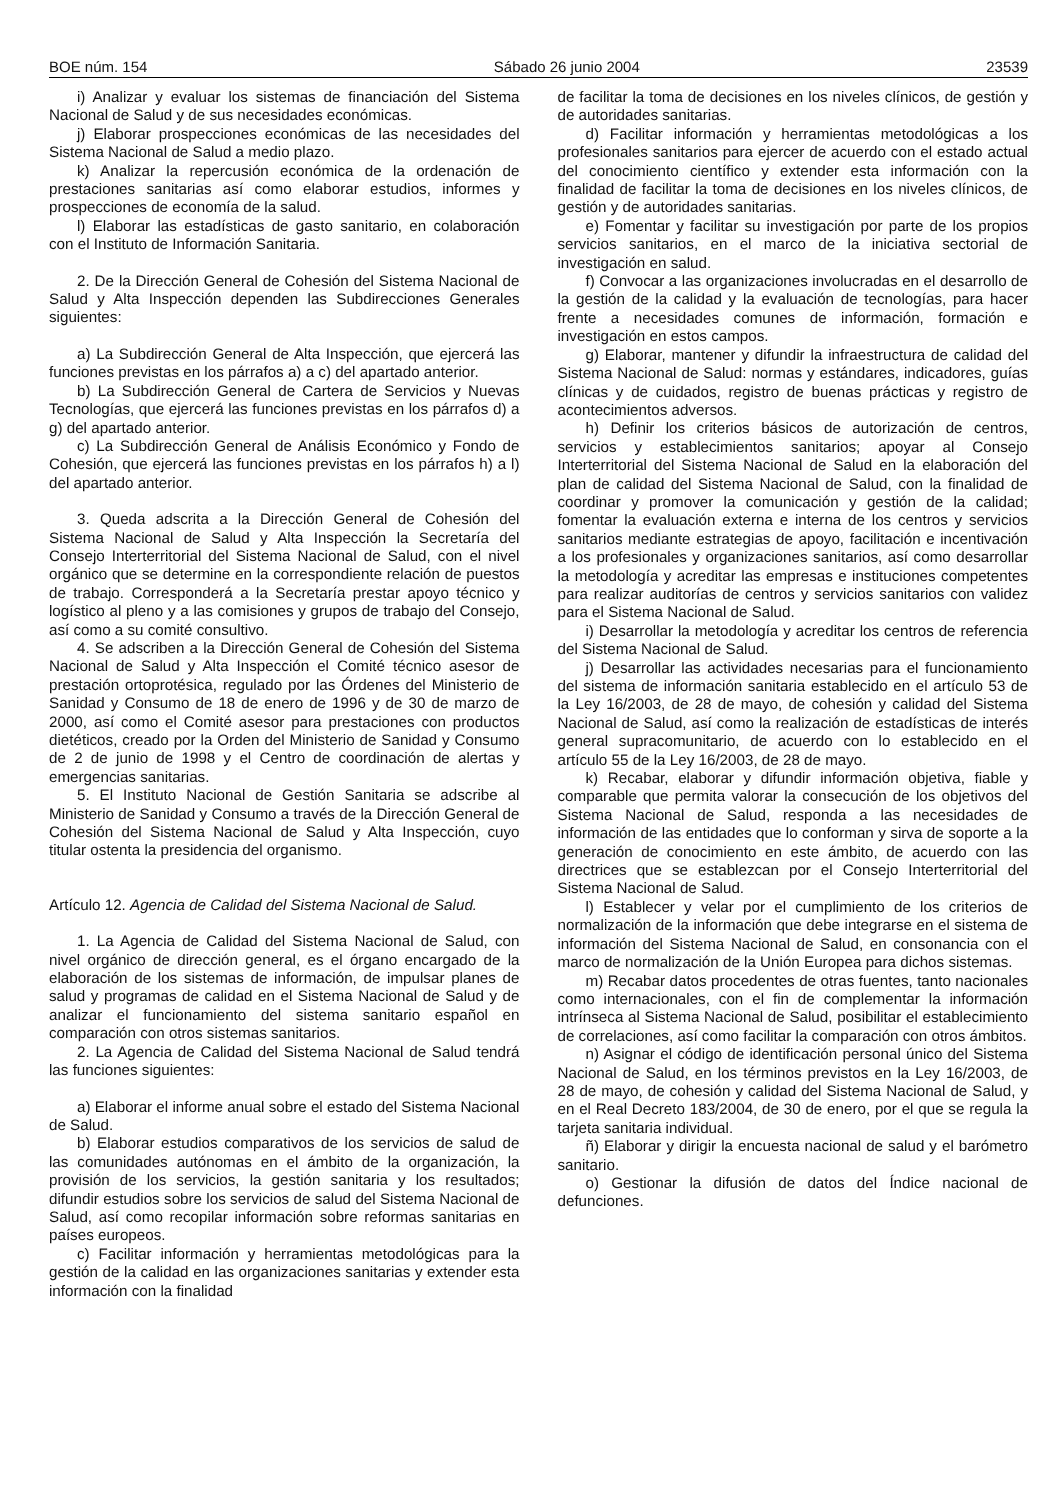BOE núm. 154 Sábado 26 junio 2004 23539
i) Analizar y evaluar los sistemas de financiación del Sistema Nacional de Salud y de sus necesidades económicas.
j) Elaborar prospecciones económicas de las necesidades del Sistema Nacional de Salud a medio plazo.
k) Analizar la repercusión económica de la ordenación de prestaciones sanitarias así como elaborar estudios, informes y prospecciones de economía de la salud.
l) Elaborar las estadísticas de gasto sanitario, en colaboración con el Instituto de Información Sanitaria.
2. De la Dirección General de Cohesión del Sistema Nacional de Salud y Alta Inspección dependen las Subdirecciones Generales siguientes:
a) La Subdirección General de Alta Inspección, que ejercerá las funciones previstas en los párrafos a) a c) del apartado anterior.
b) La Subdirección General de Cartera de Servicios y Nuevas Tecnologías, que ejercerá las funciones previstas en los párrafos d) a g) del apartado anterior.
c) La Subdirección General de Análisis Económico y Fondo de Cohesión, que ejercerá las funciones previstas en los párrafos h) a l) del apartado anterior.
3. Queda adscrita a la Dirección General de Cohesión del Sistema Nacional de Salud y Alta Inspección la Secretaría del Consejo Interterritorial del Sistema Nacional de Salud, con el nivel orgánico que se determine en la correspondiente relación de puestos de trabajo. Corresponderá a la Secretaría prestar apoyo técnico y logístico al pleno y a las comisiones y grupos de trabajo del Consejo, así como a su comité consultivo.
4. Se adscriben a la Dirección General de Cohesión del Sistema Nacional de Salud y Alta Inspección el Comité técnico asesor de prestación ortoprotésica, regulado por las Órdenes del Ministerio de Sanidad y Consumo de 18 de enero de 1996 y de 30 de marzo de 2000, así como el Comité asesor para prestaciones con productos dietéticos, creado por la Orden del Ministerio de Sanidad y Consumo de 2 de junio de 1998 y el Centro de coordinación de alertas y emergencias sanitarias.
5. El Instituto Nacional de Gestión Sanitaria se adscribe al Ministerio de Sanidad y Consumo a través de la Dirección General de Cohesión del Sistema Nacional de Salud y Alta Inspección, cuyo titular ostenta la presidencia del organismo.
Artículo 12. Agencia de Calidad del Sistema Nacional de Salud.
1. La Agencia de Calidad del Sistema Nacional de Salud, con nivel orgánico de dirección general, es el órgano encargado de la elaboración de los sistemas de información, de impulsar planes de salud y programas de calidad en el Sistema Nacional de Salud y de analizar el funcionamiento del sistema sanitario español en comparación con otros sistemas sanitarios.
2. La Agencia de Calidad del Sistema Nacional de Salud tendrá las funciones siguientes:
a) Elaborar el informe anual sobre el estado del Sistema Nacional de Salud.
b) Elaborar estudios comparativos de los servicios de salud de las comunidades autónomas en el ámbito de la organización, la provisión de los servicios, la gestión sanitaria y los resultados; difundir estudios sobre los servicios de salud del Sistema Nacional de Salud, así como recopilar información sobre reformas sanitarias en países europeos.
c) Facilitar información y herramientas metodológicas para la gestión de la calidad en las organizaciones sanitarias y extender esta información con la finalidad
de facilitar la toma de decisiones en los niveles clínicos, de gestión y de autoridades sanitarias.
d) Facilitar información y herramientas metodológicas a los profesionales sanitarios para ejercer de acuerdo con el estado actual del conocimiento científico y extender esta información con la finalidad de facilitar la toma de decisiones en los niveles clínicos, de gestión y de autoridades sanitarias.
e) Fomentar y facilitar su investigación por parte de los propios servicios sanitarios, en el marco de la iniciativa sectorial de investigación en salud.
f) Convocar a las organizaciones involucradas en el desarrollo de la gestión de la calidad y la evaluación de tecnologías, para hacer frente a necesidades comunes de información, formación e investigación en estos campos.
g) Elaborar, mantener y difundir la infraestructura de calidad del Sistema Nacional de Salud: normas y estándares, indicadores, guías clínicas y de cuidados, registro de buenas prácticas y registro de acontecimientos adversos.
h) Definir los criterios básicos de autorización de centros, servicios y establecimientos sanitarios; apoyar al Consejo Interterritorial del Sistema Nacional de Salud en la elaboración del plan de calidad del Sistema Nacional de Salud, con la finalidad de coordinar y promover la comunicación y gestión de la calidad; fomentar la evaluación externa e interna de los centros y servicios sanitarios mediante estrategias de apoyo, facilitación e incentivación a los profesionales y organizaciones sanitarios, así como desarrollar la metodología y acreditar las empresas e instituciones competentes para realizar auditorías de centros y servicios sanitarios con validez para el Sistema Nacional de Salud.
i) Desarrollar la metodología y acreditar los centros de referencia del Sistema Nacional de Salud.
j) Desarrollar las actividades necesarias para el funcionamiento del sistema de información sanitaria establecido en el artículo 53 de la Ley 16/2003, de 28 de mayo, de cohesión y calidad del Sistema Nacional de Salud, así como la realización de estadísticas de interés general supracomunitario, de acuerdo con lo establecido en el artículo 55 de la Ley 16/2003, de 28 de mayo.
k) Recabar, elaborar y difundir información objetiva, fiable y comparable que permita valorar la consecución de los objetivos del Sistema Nacional de Salud, responda a las necesidades de información de las entidades que lo conforman y sirva de soporte a la generación de conocimiento en este ámbito, de acuerdo con las directrices que se establezcan por el Consejo Interterritorial del Sistema Nacional de Salud.
l) Establecer y velar por el cumplimiento de los criterios de normalización de la información que debe integrarse en el sistema de información del Sistema Nacional de Salud, en consonancia con el marco de normalización de la Unión Europea para dichos sistemas.
m) Recabar datos procedentes de otras fuentes, tanto nacionales como internacionales, con el fin de complementar la información intrínseca al Sistema Nacional de Salud, posibilitar el establecimiento de correlaciones, así como facilitar la comparación con otros ámbitos.
n) Asignar el código de identificación personal único del Sistema Nacional de Salud, en los términos previstos en la Ley 16/2003, de 28 de mayo, de cohesión y calidad del Sistema Nacional de Salud, y en el Real Decreto 183/2004, de 30 de enero, por el que se regula la tarjeta sanitaria individual.
ñ) Elaborar y dirigir la encuesta nacional de salud y el barómetro sanitario.
o) Gestionar la difusión de datos del Índice nacional de defunciones.